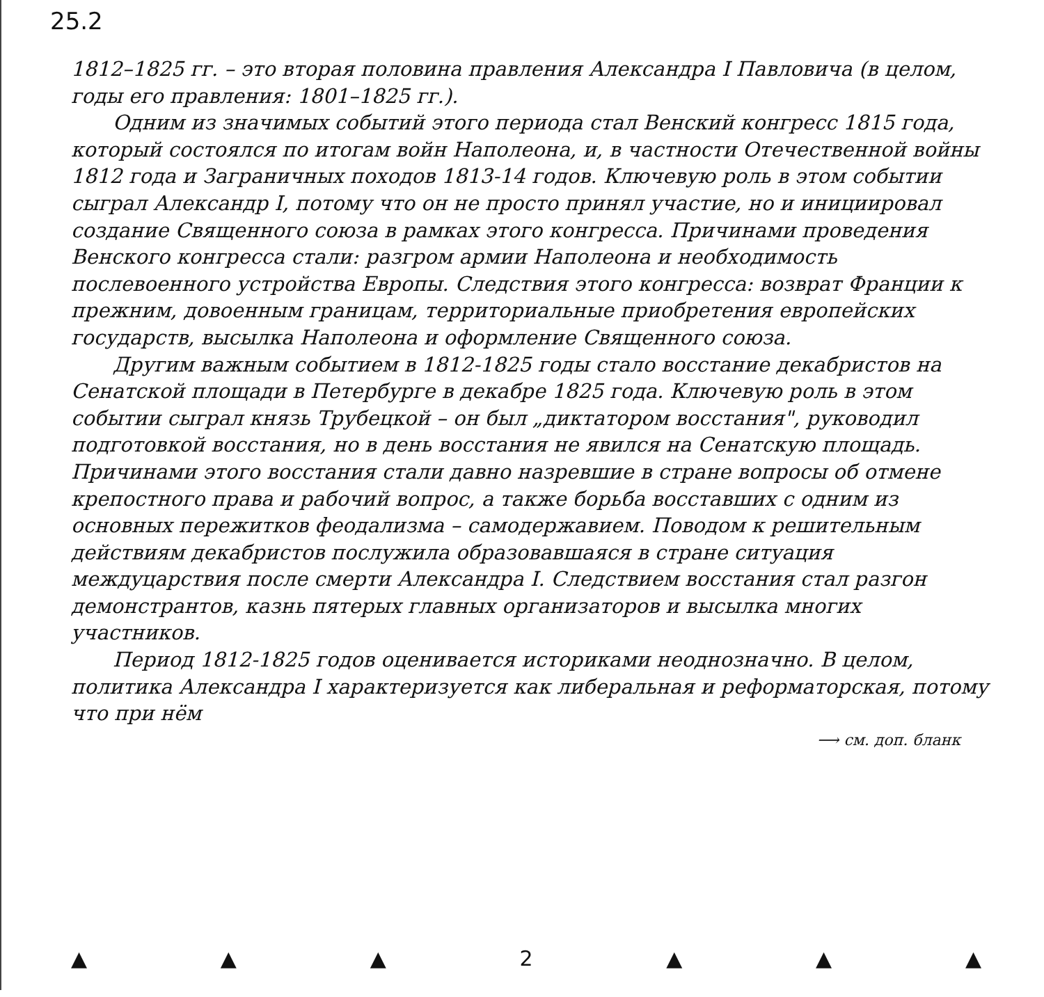25.2
1812–1825 гг. – это вторая половина правления Александра I Павловича (в целом, годы его правления: 1801–1825 гг.).
Одним из значимых событий этого периода стал Венский конгресс 1815 года, который состоялся по итогам войн Наполеона, и, в частности Отечественной войны 1812 года и Заграничных походов 1813-14 годов. Ключевую роль в этом событии сыграл Александр I, потому что он не просто принял участие, но и инициировал создание Священного союза в рамках этого конгресса. Причинами проведения Венского конгресса стали: разгром армии Наполеона и необходимость послевоенного устройства Европы. Следствия этого конгресса: возврат Франции к прежним, довоенным границам, территориальные приобретения европейских государств, высылка Наполеона и оформление Священного союза.
Другим важным событием в 1812-1825 годы стало восстание декабристов на Сенатской площади в Петербурге в декабре 1825 года. Ключевую роль в этом событии сыграл князь Трубецкой – он был „диктатором восстания", руководил подготовкой восстания, но в день восстания не явился на Сенатскую площадь. Причинами этого восстания стали давно назревшие в стране вопросы об отмене крепостного права и рабочий вопрос, а также борьба восставших с одним из основных пережитков феодализма – самодержавием. Поводом к решительным действиям декабристов послужила образовавшаяся в стране ситуация междуцарствия после смерти Александра I. Следствием восстания стал разгон демонстрантов, казнь пятерых главных организаторов и высылка многих участников.
Период 1812-1825 годов оценивается историками неоднозначно. В целом, политика Александра I характеризуется как либеральная и реформаторская, потому что при нём
⟶ см. доп. бланк
▲ ▲ ▲ 2 ▲ ▲ ▲